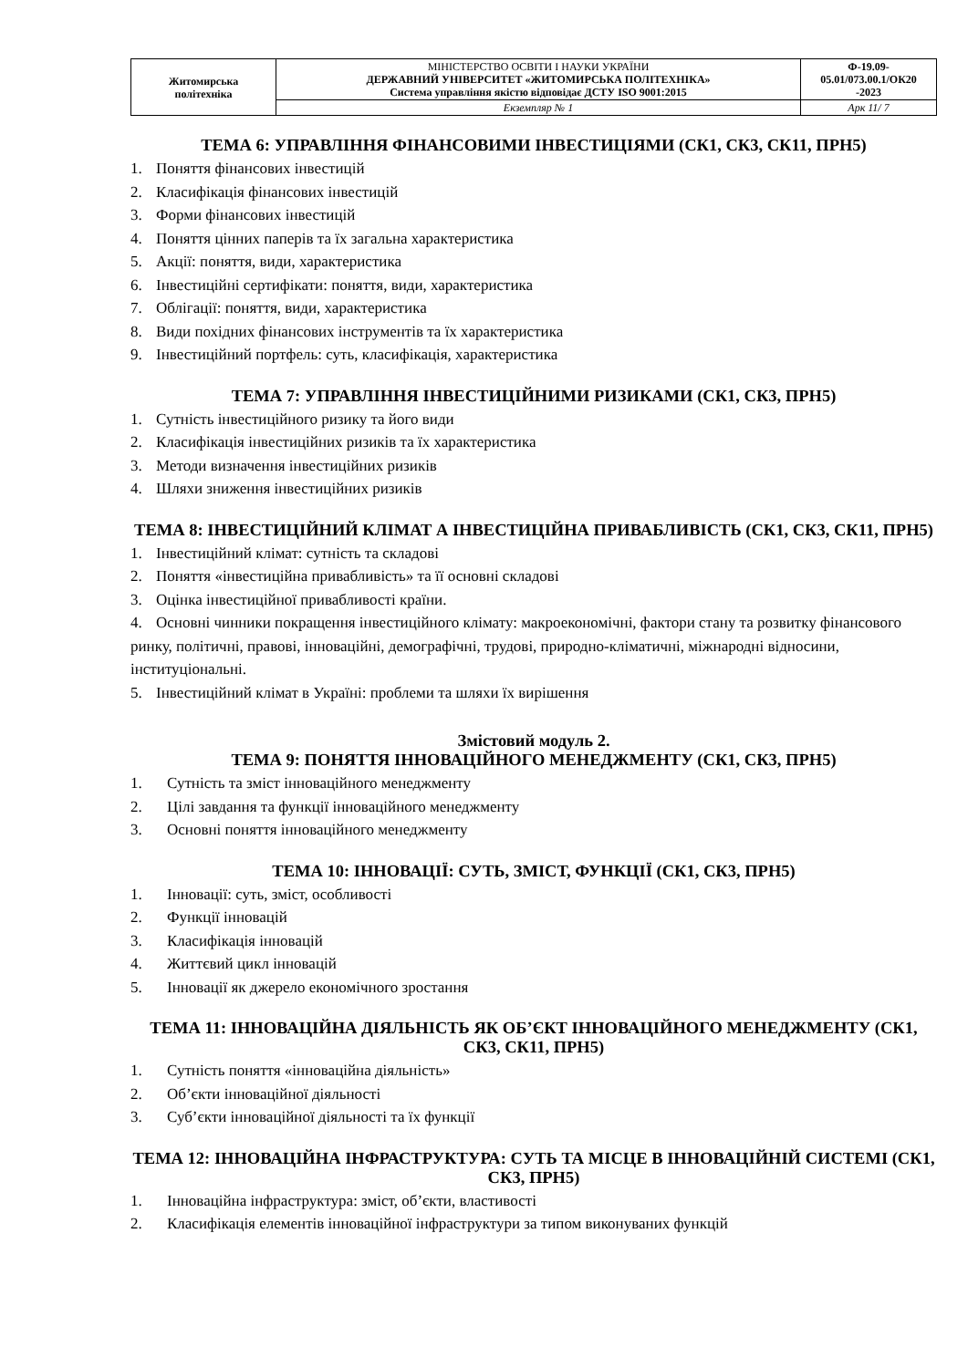| Житомирська політехніка | МІНІСТЕРСТВО ОСВІТИ І НАУКИ УКРАЇНИ ДЕРЖАВНИЙ УНІВЕРСИТЕТ «ЖИТОМИРСЬКА ПОЛІТЕХНІКА» Система управління якістю відповідає ДСТУ ISO 9001:2015 | Ф-19.09- 05.01/073.00.1/ОК20 -2023 |
| | Екземпляр № 1 | Арк 11/ 7 |
ТЕМА 6: УПРАВЛІННЯ ФІНАНСОВИМИ ІНВЕСТИЦІЯМИ (СК1, СК3, СК11, ПРН5)
1. Поняття фінансових інвестицій
2. Класифікація фінансових інвестицій
3. Форми фінансових інвестицій
4. Поняття цінних паперів та їх загальна характеристика
5. Акції: поняття, види, характеристика
6. Інвестиційні сертифікати: поняття, види, характеристика
7. Облігації: поняття, види, характеристика
8. Види похідних фінансових інструментів та їх характеристика
9. Інвестиційний портфель: суть, класифікація, характеристика
ТЕМА 7: УПРАВЛІННЯ ІНВЕСТИЦІЙНИМИ РИЗИКАМИ (СК1, СК3, ПРН5)
1. Сутність інвестиційного ризику та його види
2. Класифікація інвестиційних ризиків та їх характеристика
3. Методи визначення інвестиційних ризиків
4. Шляхи зниження інвестиційних ризиків
ТЕМА 8: ІНВЕСТИЦІЙНИЙ КЛІМАТ А ІНВЕСТИЦІЙНА ПРИВАБЛИВІСТЬ (СК1, СК3, СК11, ПРН5)
1. Інвестиційний клімат: сутність та складові
2. Поняття «інвестиційна привабливість» та її основні складові
3. Оцінка інвестиційної привабливості країни.
4. Основні чинники покращення інвестиційного клімату: макроекономічні, фактори стану та розвитку фінансового ринку, політичні, правові, інноваційні, демографічні, трудові, природно-кліматичні, міжнародні відносини, інституціональні.
5. Інвестиційний клімат в Україні: проблеми та шляхи їх вирішення
Змістовий модуль 2.
ТЕМА 9: ПОНЯТТЯ ІННОВАЦІЙНОГО МЕНЕДЖМЕНТУ (СК1, СК3, ПРН5)
1. Сутність та зміст інноваційного менеджменту
2. Цілі завдання та функції інноваційного менеджменту
3. Основні поняття інноваційного менеджменту
ТЕМА 10: ІННОВАЦІЇ: СУТЬ, ЗМІСТ, ФУНКЦІЇ (СК1, СК3, ПРН5)
1. Інновації: суть, зміст, особливості
2. Функції інновацій
3. Класифікація інновацій
4. Життєвий цикл інновацій
5. Інновації як джерело економічного зростання
ТЕМА 11: ІННОВАЦІЙНА ДІЯЛЬНІСТЬ ЯК ОБ’ЄКТ ІННОВАЦІЙНОГО МЕНЕДЖМЕНТУ (СК1, СК3, СК11, ПРН5)
1. Сутність поняття «інноваційна діяльність»
2. Об’єкти інноваційної діяльності
3. Суб’єкти інноваційної діяльності та їх функції
ТЕМА 12: ІННОВАЦІЙНА ІНФРАСТРУКТУРА: СУТЬ ТА МІСЦЕ В ІННОВАЦІЙНІЙ СИСТЕМІ (СК1, СК3, ПРН5)
1. Інноваційна інфраструктура: зміст, об’єкти, властивості
2. Класифікація елементів інноваційної інфраструктури за типом виконуваних функцій